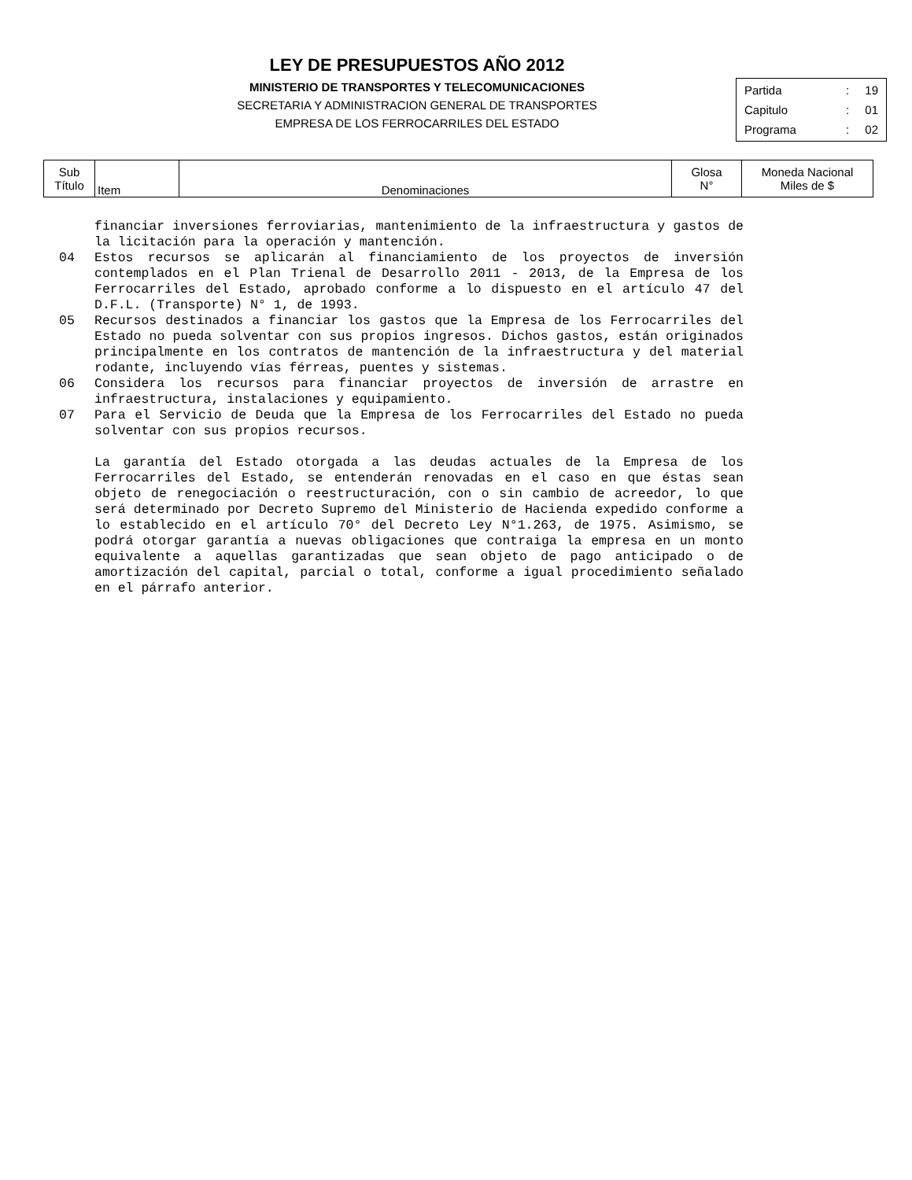LEY DE PRESUPUESTOS AÑO 2012
MINISTERIO DE TRANSPORTES Y TELECOMUNICACIONES
SECRETARIA Y ADMINISTRACION GENERAL DE TRANSPORTES
EMPRESA DE LOS FERROCARRILES DEL ESTADO
| Partida | : | 19 |
| Capitulo | : | 01 |
| Programa | : | 02 |
| Sub Título | Item | Denominaciones | Glosa N° | Moneda Nacional Miles de $ |
| --- | --- | --- | --- | --- |
financiar inversiones ferroviarias, mantenimiento de la infraestructura y gastos de la licitación para la operación y mantención.
04 Estos recursos se aplicarán al financiamiento de los proyectos de inversión contemplados en el Plan Trienal de Desarrollo 2011 - 2013, de la Empresa de los Ferrocarriles del Estado, aprobado conforme a lo dispuesto en el artículo 47 del D.F.L. (Transporte) N° 1, de 1993.
05 Recursos destinados a financiar los gastos que la Empresa de los Ferrocarriles del Estado no pueda solventar con sus propios ingresos. Dichos gastos, están originados principalmente en los contratos de mantención de la infraestructura y del material rodante, incluyendo vías férreas, puentes y sistemas.
06 Considera los recursos para financiar proyectos de inversión de arrastre en infraestructura, instalaciones y equipamiento.
07 Para el Servicio de Deuda que la Empresa de los Ferrocarriles del Estado no pueda solventar con sus propios recursos.
La garantía del Estado otorgada a las deudas actuales de la Empresa de los Ferrocarriles del Estado, se entenderán renovadas en el caso en que éstas sean objeto de renegociación o reestructuración, con o sin cambio de acreedor, lo que será determinado por Decreto Supremo del Ministerio de Hacienda expedido conforme a lo establecido en el artículo 70° del Decreto Ley N°1.263, de 1975. Asimismo, se podrá otorgar garantía a nuevas obligaciones que contraiga la empresa en un monto equivalente a aquellas garantizadas que sean objeto de pago anticipado o de amortización del capital, parcial o total, conforme a igual procedimiento señalado en el párrafo anterior.